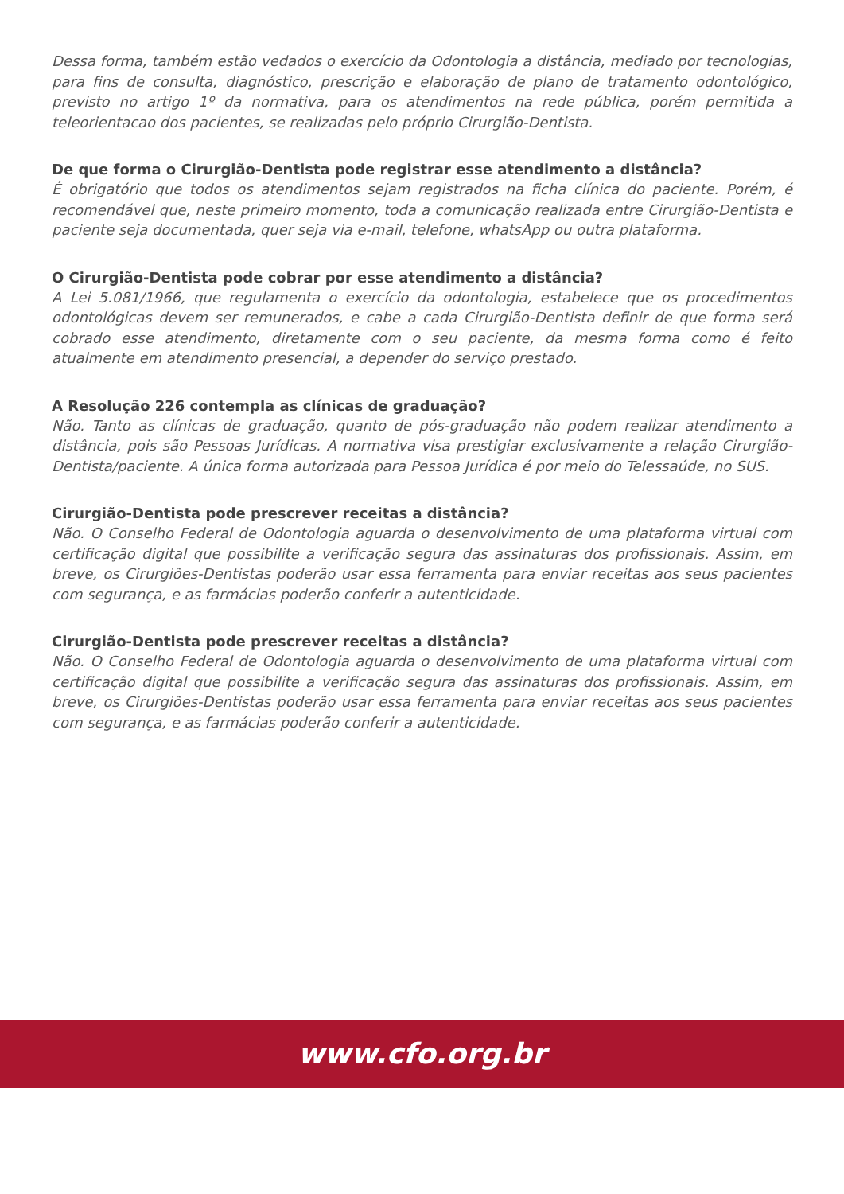Dessa forma, também estão vedados o exercício da Odontologia a distância, mediado por tecnologias, para fins de consulta, diagnóstico, prescrição e elaboração de plano de tratamento odontológico, previsto no artigo 1º da normativa, para os atendimentos na rede pública, porém permitida a teleorientacao dos pacientes, se realizadas pelo próprio Cirurgião-Dentista.
De que forma o Cirurgião-Dentista pode registrar esse atendimento a distância?
É obrigatório que todos os atendimentos sejam registrados na ficha clínica do paciente. Porém, é recomendável que, neste primeiro momento, toda a comunicação realizada entre Cirurgião-Dentista e paciente seja documentada, quer seja via e-mail, telefone, whatsApp ou outra plataforma.
O Cirurgião-Dentista pode cobrar por esse atendimento a distância?
A Lei 5.081/1966, que regulamenta o exercício da odontologia, estabelece que os procedimentos odontológicas devem ser remunerados, e cabe a cada Cirurgião-Dentista definir de que forma será cobrado esse atendimento, diretamente com o seu paciente, da mesma forma como é feito atualmente em atendimento presencial, a depender do serviço prestado.
A Resolução 226 contempla as clínicas de graduação?
Não. Tanto as clínicas de graduação, quanto de pós-graduação não podem realizar atendimento a distância, pois são Pessoas Jurídicas. A normativa visa prestigiar exclusivamente a relação Cirurgião-Dentista/paciente. A única forma autorizada para Pessoa Jurídica é por meio do Telessaúde, no SUS.
Cirurgião-Dentista pode prescrever receitas a distância?
Não. O Conselho Federal de Odontologia aguarda o desenvolvimento de uma plataforma virtual com certificação digital que possibilite a verificação segura das assinaturas dos profissionais. Assim, em breve, os Cirurgiões-Dentistas poderão usar essa ferramenta para enviar receitas aos seus pacientes com segurança, e as farmácias poderão conferir a autenticidade.
Cirurgião-Dentista pode prescrever receitas a distância?
Não. O Conselho Federal de Odontologia aguarda o desenvolvimento de uma plataforma virtual com certificação digital que possibilite a verificação segura das assinaturas dos profissionais. Assim, em breve, os Cirurgiões-Dentistas poderão usar essa ferramenta para enviar receitas aos seus pacientes com segurança, e as farmácias poderão conferir a autenticidade.
www.cfo.org.br